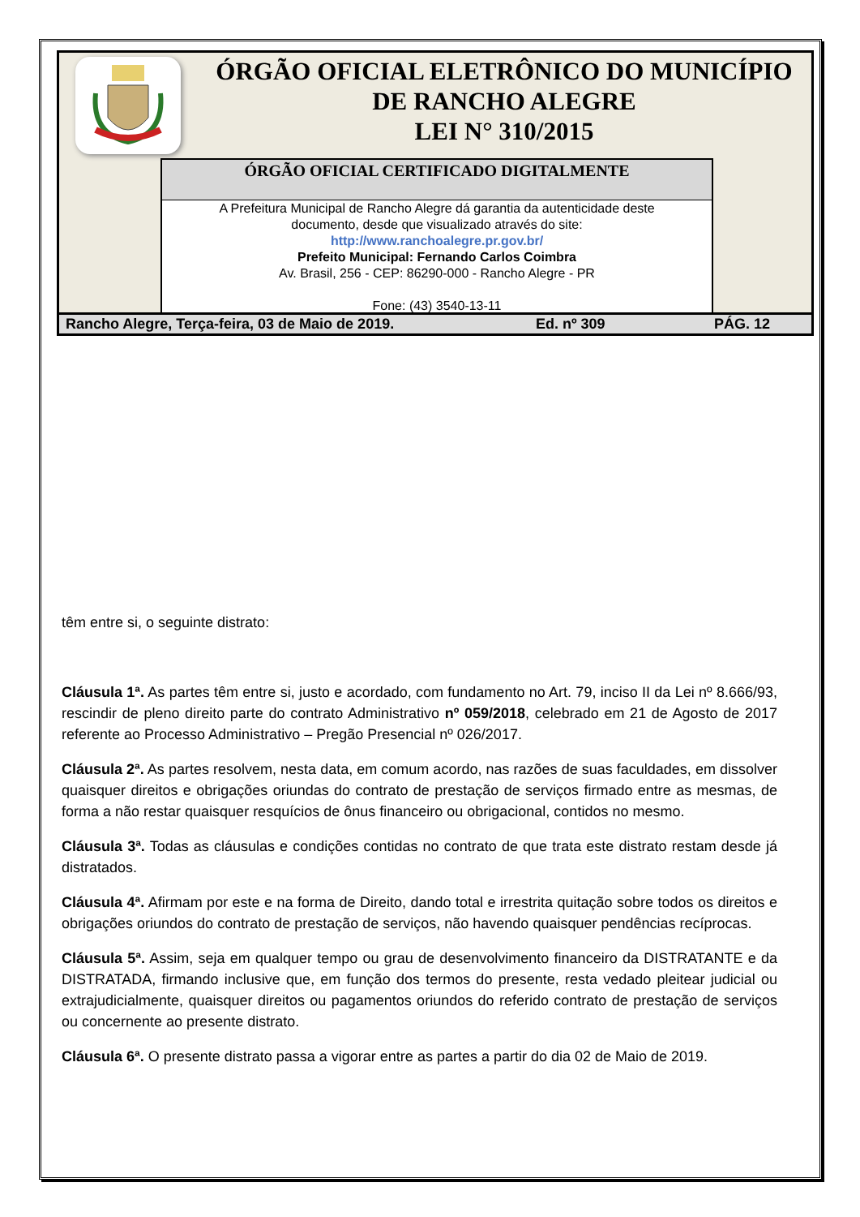ÓRGÃO OFICIAL ELETRÔNICO DO MUNICÍPIO
DE RANCHO ALEGRE
LEI N° 310/2015
ÓRGÃO OFICIAL CERTIFICADO DIGITALMENTE
A Prefeitura Municipal de Rancho Alegre dá garantia da autenticidade deste
documento, desde que visualizado através do site:
http://www.ranchoalegre.pr.gov.br/
Prefeito Municipal: Fernando Carlos Coimbra
Av. Brasil, 256 - CEP: 86290-000 - Rancho Alegre - PR
Fone: (43) 3540-13-11
Rancho Alegre, Terça-feira, 03 de Maio de 2019. Ed. nº 309 PÁG. 12
têm entre si, o seguinte distrato:
Cláusula 1ª. As partes têm entre si, justo e acordado, com fundamento no Art. 79, inciso II da Lei nº 8.666/93, rescindir de pleno direito parte do contrato Administrativo nº 059/2018, celebrado em 21 de Agosto de 2017 referente ao Processo Administrativo – Pregão Presencial nº 026/2017.
Cláusula 2ª. As partes resolvem, nesta data, em comum acordo, nas razões de suas faculdades, em dissolver quaisquer direitos e obrigações oriundas do contrato de prestação de serviços firmado entre as mesmas, de forma a não restar quaisquer resquícios de ônus financeiro ou obrigacional, contidos no mesmo.
Cláusula 3ª. Todas as cláusulas e condições contidas no contrato de que trata este distrato restam desde já distratados.
Cláusula 4ª. Afirmam por este e na forma de Direito, dando total e irrestrita quitação sobre todos os direitos e obrigações oriundos do contrato de prestação de serviços, não havendo quaisquer pendências recíprocas.
Cláusula 5ª. Assim, seja em qualquer tempo ou grau de desenvolvimento financeiro da DISTRATANTE e da DISTRATADA, firmando inclusive que, em função dos termos do presente, resta vedado pleitear judicial ou extrajudicialmente, quaisquer direitos ou pagamentos oriundos do referido contrato de prestação de serviços ou concernente ao presente distrato.
Cláusula 6ª. O presente distrato passa a vigorar entre as partes a partir do dia 02 de Maio de 2019.